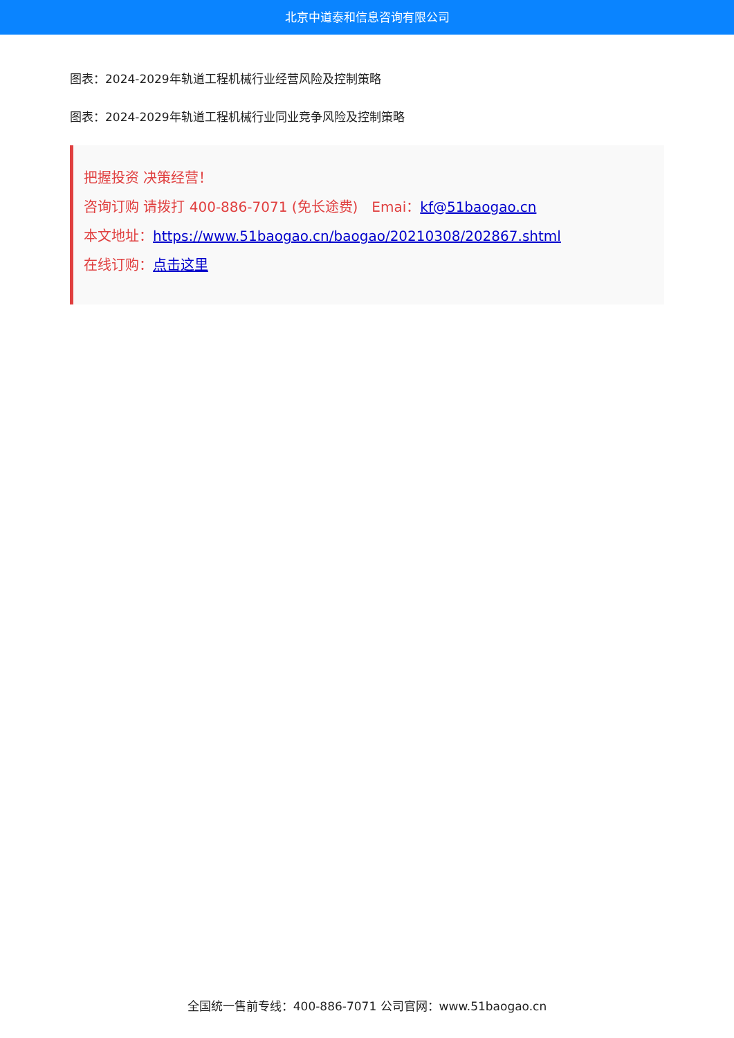北京中道泰和信息咨询有限公司
图表：2024-2029年轨道工程机械行业经营风险及控制策略
图表：2024-2029年轨道工程机械行业同业竞争风险及控制策略
把握投资 决策经营！
咨询订购 请拨打 400-886-7071 (免长途费)　Emai：kf@51baogao.cn
本文地址：https://www.51baogao.cn/baogao/20210308/202867.shtml
在线订购：点击这里
全国统一售前专线：400-886-7071 公司官网：www.51baogao.cn